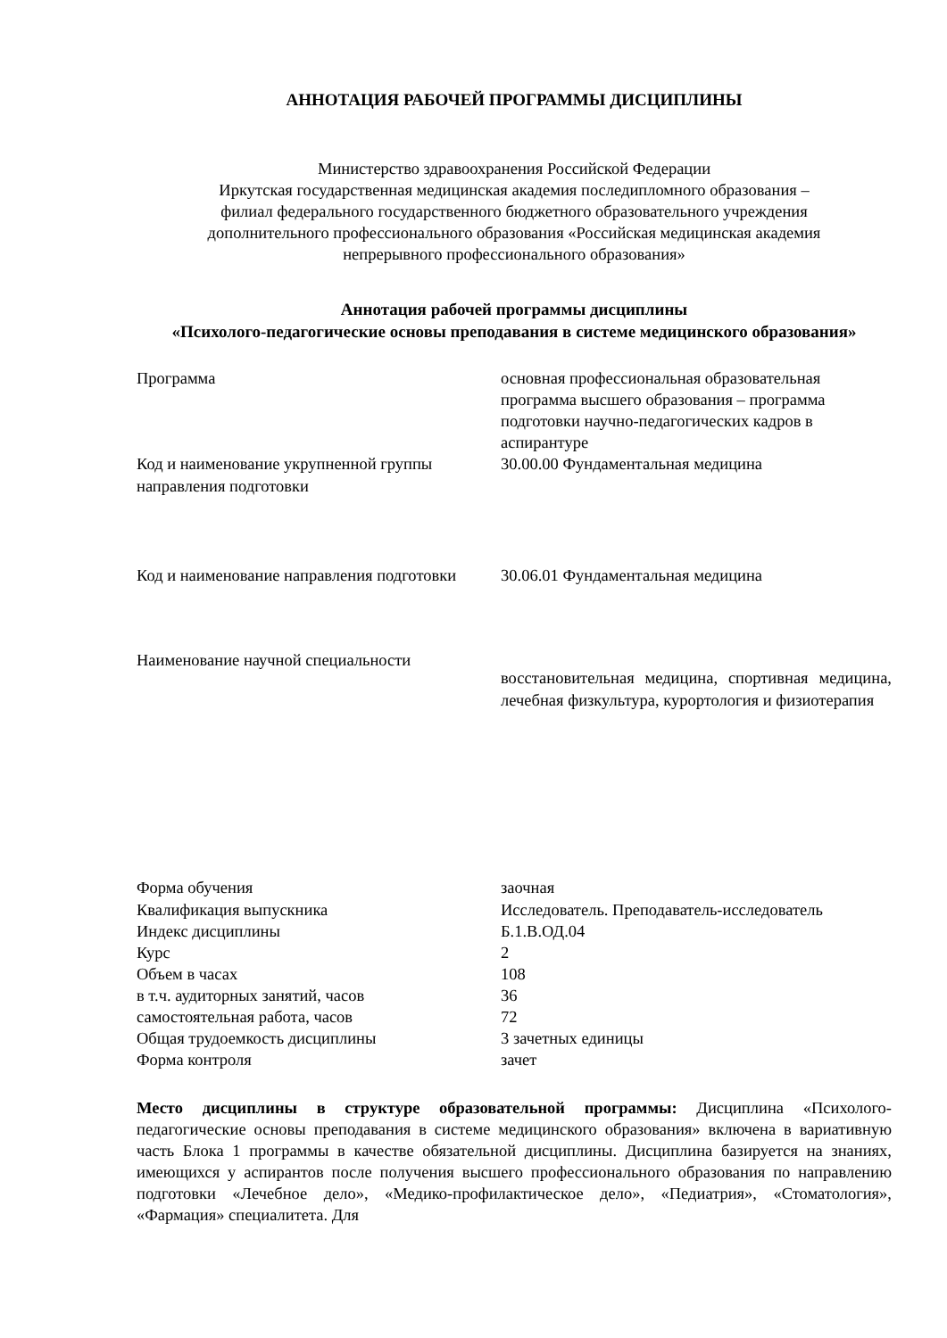АННОТАЦИЯ РАБОЧЕЙ ПРОГРАММЫ ДИСЦИПЛИНЫ
Министерство здравоохранения Российской Федерации
Иркутская государственная медицинская академия последипломного образования –
филиал федерального государственного бюджетного образовательного учреждения
дополнительного профессионального образования «Российская медицинская академия
непрерывного профессионального образования»
Аннотация рабочей программы дисциплины
«Психолого-педагогические основы преподавания в системе медицинского образования»
| Программа | основная профессиональная образовательная программа высшего образования – программа подготовки научно-педагогических кадров в аспирантуре |
| Код и наименование укрупненной группы направления подготовки | 30.00.00 Фундаментальная медицина |
| Код и наименование направления подготовки | 30.06.01 Фундаментальная медицина |
| Наименование научной специальности | восстановительная медицина, спортивная медицина, лечебная физкультура, курортология и физиотерапия |
| Форма обучения | заочная |
| Квалификация выпускника | Исследователь. Преподаватель-исследователь |
| Индекс дисциплины | Б.1.В.ОД.04 |
| Курс | 2 |
| Объем в часах | 108 |
| в т.ч. аудиторных занятий, часов | 36 |
| самостоятельная работа, часов | 72 |
| Общая трудоемкость дисциплины | 3 зачетных единицы |
| Форма контроля | зачет |
Место дисциплины в структуре образовательной программы: Дисциплина «Психолого-педагогические основы преподавания в системе медицинского образования» включена в вариативную часть Блока 1 программы в качестве обязательной дисциплины. Дисциплина базируется на знаниях, имеющихся у аспирантов после получения высшего профессионального образования по направлению подготовки «Лечебное дело», «Медико-профилактическое дело», «Педиатрия», «Стоматология», «Фармация» специалитета. Для